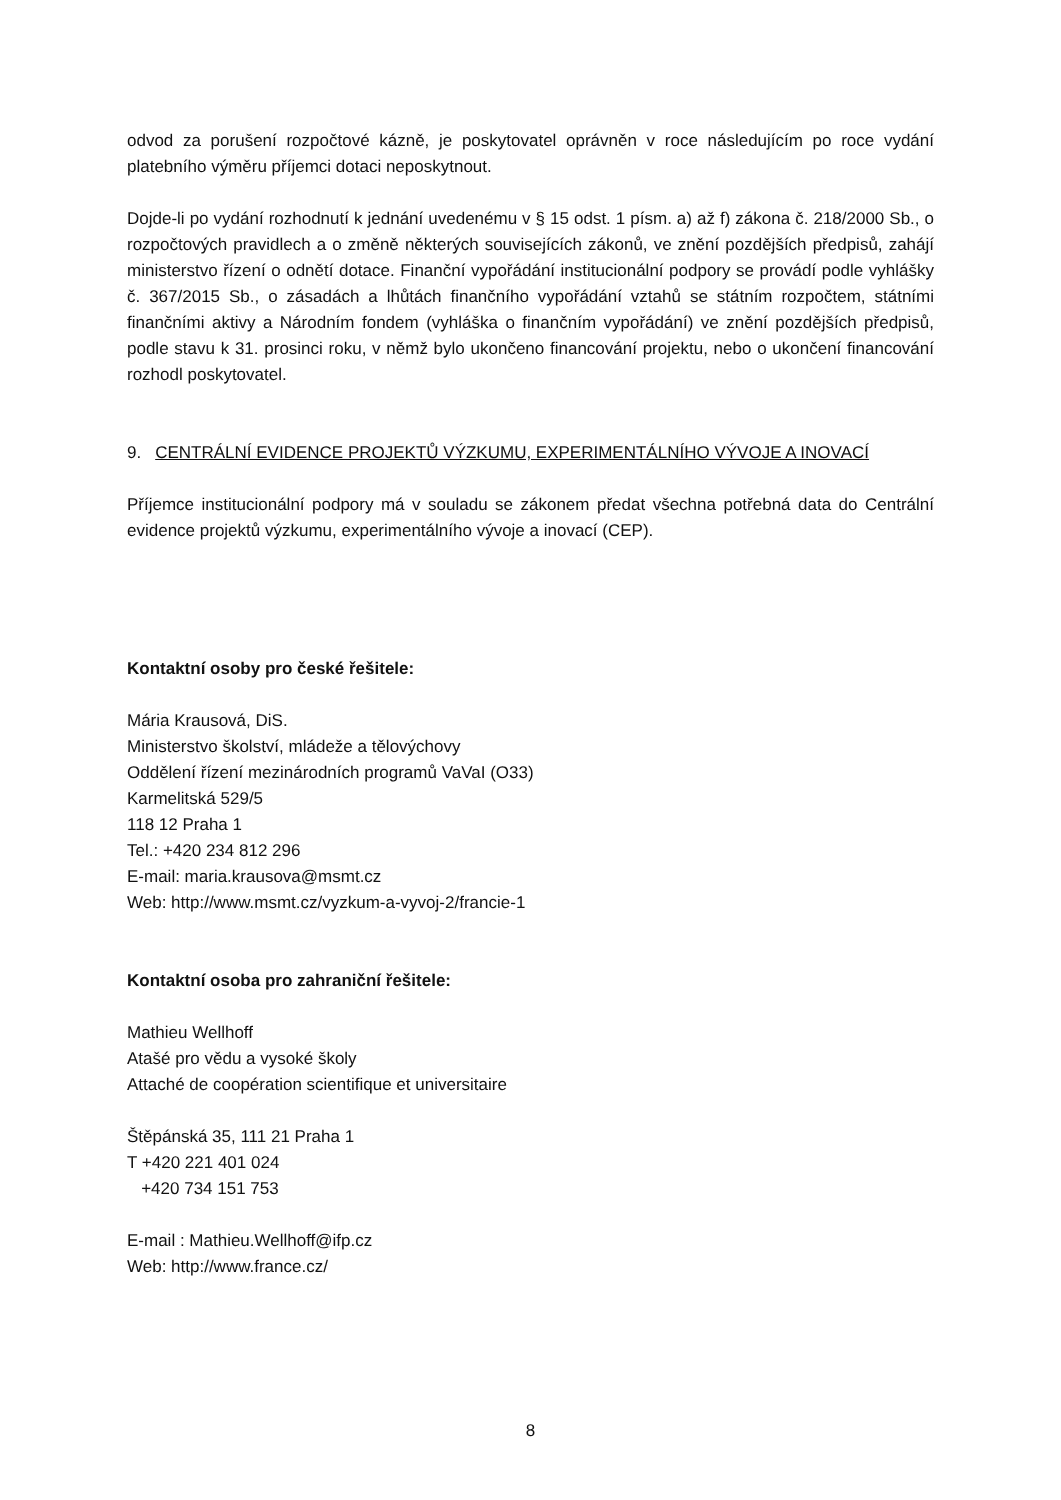odvod za porušení rozpočtové kázně, je poskytovatel oprávněn v roce následujícím po roce vydání platebního výměru příjemci dotaci neposkytnout.
Dojde-li po vydání rozhodnutí k jednání uvedenému v § 15 odst. 1 písm. a) až f) zákona č. 218/2000 Sb., o rozpočtových pravidlech a o změně některých souvisejících zákonů, ve znění pozdějších předpisů, zahájí ministerstvo řízení o odnětí dotace. Finanční vypořádání institucionální podpory se provádí podle vyhlášky č. 367/2015 Sb., o zásadách a lhůtách finančního vypořádání vztahů se státním rozpočtem, státními finančními aktivy a Národním fondem (vyhláška o finančním vypořádání) ve znění pozdějších předpisů, podle stavu k 31. prosinci roku, v němž bylo ukončeno financování projektu, nebo o ukončení financování rozhodl poskytovatel.
9. CENTRÁLNÍ EVIDENCE PROJEKTŮ VÝZKUMU, EXPERIMENTÁLNÍHO VÝVOJE A INOVACÍ
Příjemce institucionální podpory má v souladu se zákonem předat všechna potřebná data do Centrální evidence projektů výzkumu, experimentálního vývoje a inovací (CEP).
Kontaktní osoby pro české řešitele:
Mária Krausová, DiS.
Ministerstvo školství, mládeže a tělovýchovy
Oddělení řízení mezinárodních programů VaVaI (O33)
Karmelitská 529/5
118 12 Praha 1
Tel.: +420 234 812 296
E-mail: maria.krausova@msmt.cz
Web: http://www.msmt.cz/vyzkum-a-vyvoj-2/francie-1
Kontaktní osoba pro zahraniční řešitele:
Mathieu Wellhoff
Atašé pro vědu a vysoké školy
Attaché de coopération scientifique et universitaire
Štěpánská 35, 111 21 Praha 1
T +420 221 401 024
+420 734 151 753
E-mail : Mathieu.Wellhoff@ifp.cz
Web: http://www.france.cz/
8